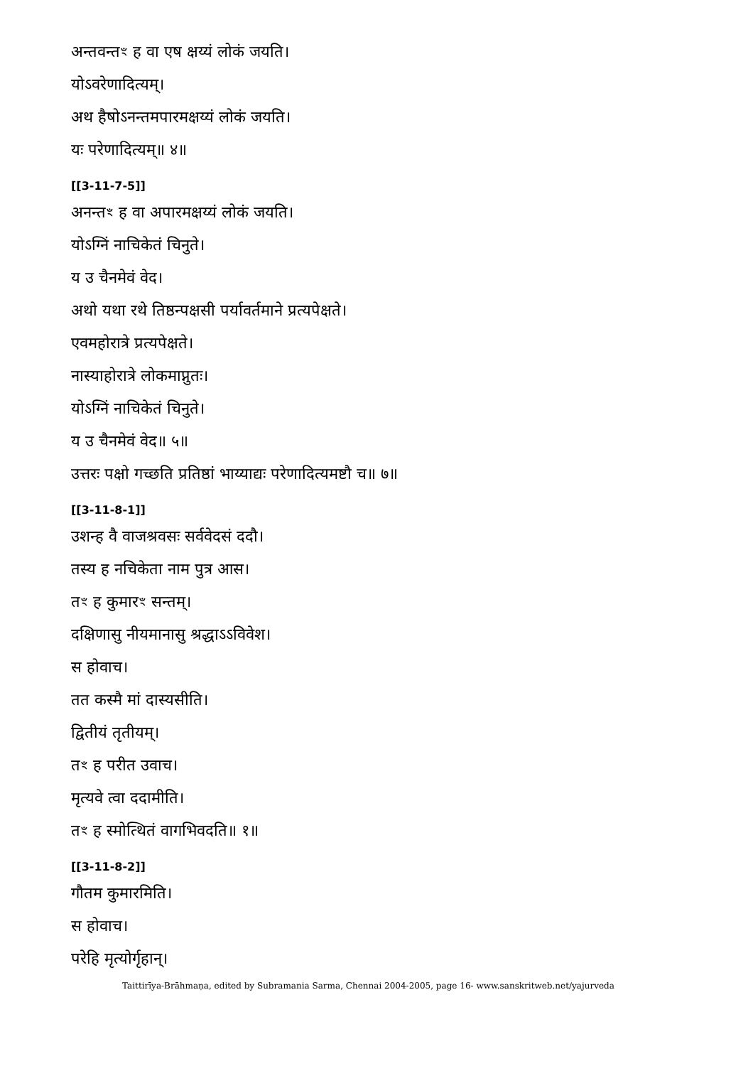अन्तवन्तꣳ ह वा एष क्षय्यं लोकं जयति।
योऽवरेणादित्यम्।
अथ हैषोऽनन्तमपारमक्षय्यं लोकं जयति।
यः परेणादित्यम्॥ ४॥
[[3-11-7-5]]
अनन्तꣳ ह वा अपारमक्षय्यं लोकं जयति।
योऽग्निं नाचिकेतं चिनुते।
य उ चैनमेवं वेद।
अथो यथा रथे तिष्ठन्पक्षसी पर्यावर्तमाने प्रत्यपेक्षते।
एवमहोरात्रे प्रत्यपेक्षते।
नास्याहोरात्रे लोकमाप्नुतः।
योऽग्निं नाचिकेतं चिनुते।
य उ चैनमेवं वेद॥ ५॥
उत्तरः पक्षो गच्छति प्रतिष्ठां भाय्याद्यः परेणादित्यमष्टौ च॥ ७॥
[[3-11-8-1]]
उशन्ह वै वाजश्रवसः सर्ववेदसं ददौ।
तस्य ह नचिकेता नाम पुत्र आस।
तꣳ ह कुमारꣳ सन्तम्।
दक्षिणासु नीयमानासु श्रद्धाऽऽविवेश।
स होवाच।
तत कस्मै मां दास्यसीति।
द्वितीयं तृतीयम्।
तꣳ ह परीत उवाच।
मृत्यवे त्वा ददामीति।
तꣳ ह स्मोत्थितं वागभिवदति॥ १॥
[[3-11-8-2]]
गौतम कुमारमिति।
स होवाच।
परेहि मृत्योर्गृहान्।
Taittirīya-Brāhmaṇa, edited by Subramania Sarma, Chennai 2004-2005, page 16- www.sanskritweb.net/yajurveda